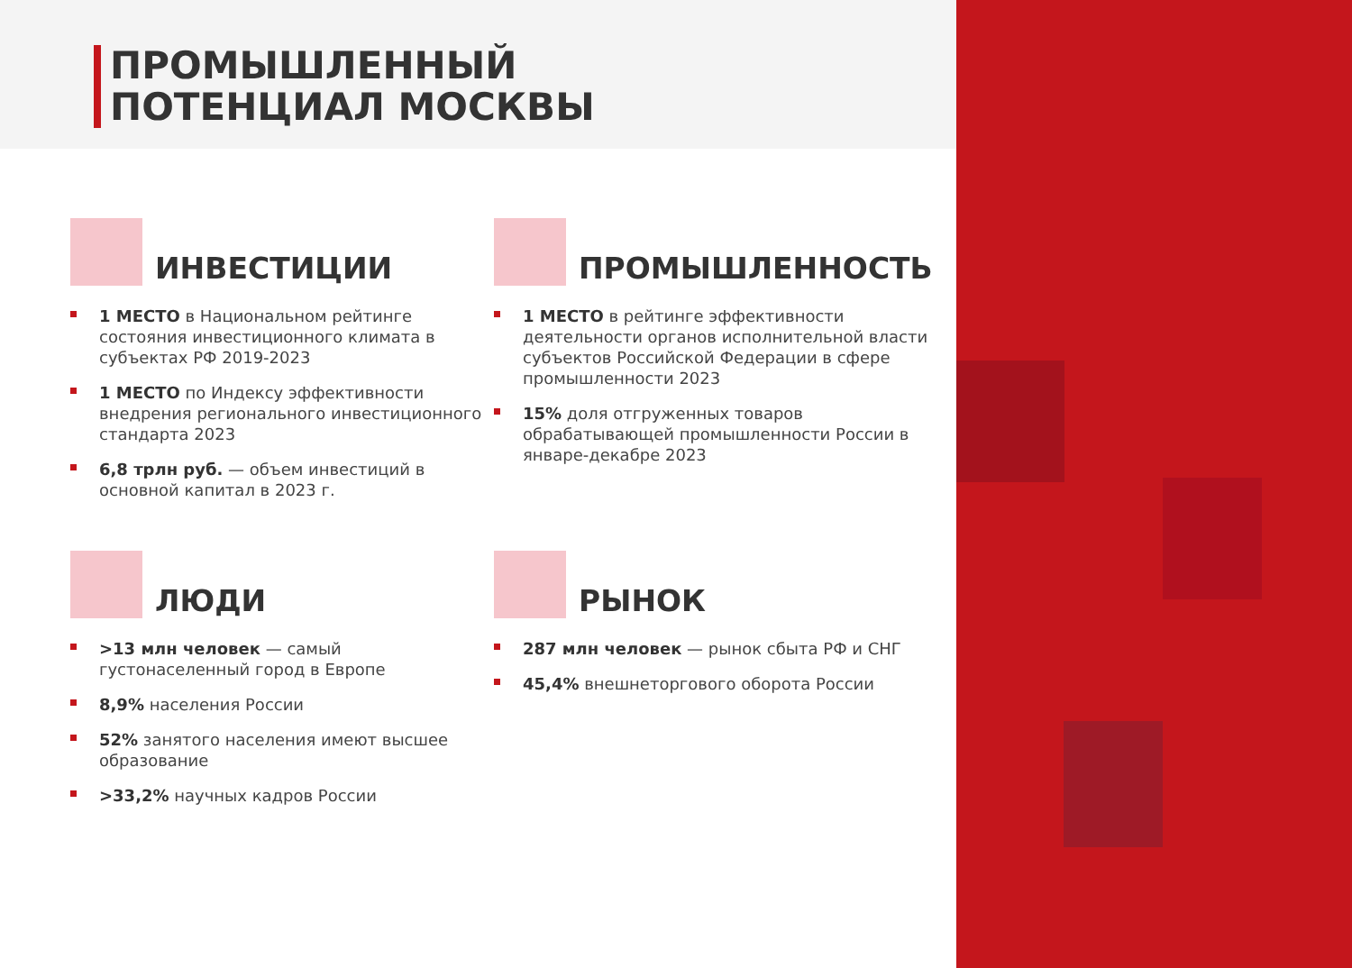ПРОМЫШЛЕННЫЙ
ПОТЕНЦИАЛ МОСКВЫ
ИНВЕСТИЦИИ
1 МЕСТО в Национальном рейтинге состояния инвестиционного климата в субъектах РФ 2019-2023
1 МЕСТО по Индексу эффективности внедрения регионального инвестиционного стандарта 2023
6,8 трлн руб. — объем инвестиций в основной капитал в 2023 г.
ПРОМЫШЛЕННОСТЬ
1 МЕСТО в рейтинге эффективности деятельности органов исполнительной власти субъектов Российской Федерации в сфере промышленности 2023
15% доля отгруженных товаров обрабатывающей промышленности России в январе-декабре 2023
ЛЮДИ
>13 млн человек — самый густонаселенный город в Европе
8,9% населения России
52% занятого населения имеют высшее образование
>33,2% научных кадров России
РЫНОК
287 млн человек — рынок сбыта РФ и СНГ
45,4% внешнеторгового оборота России